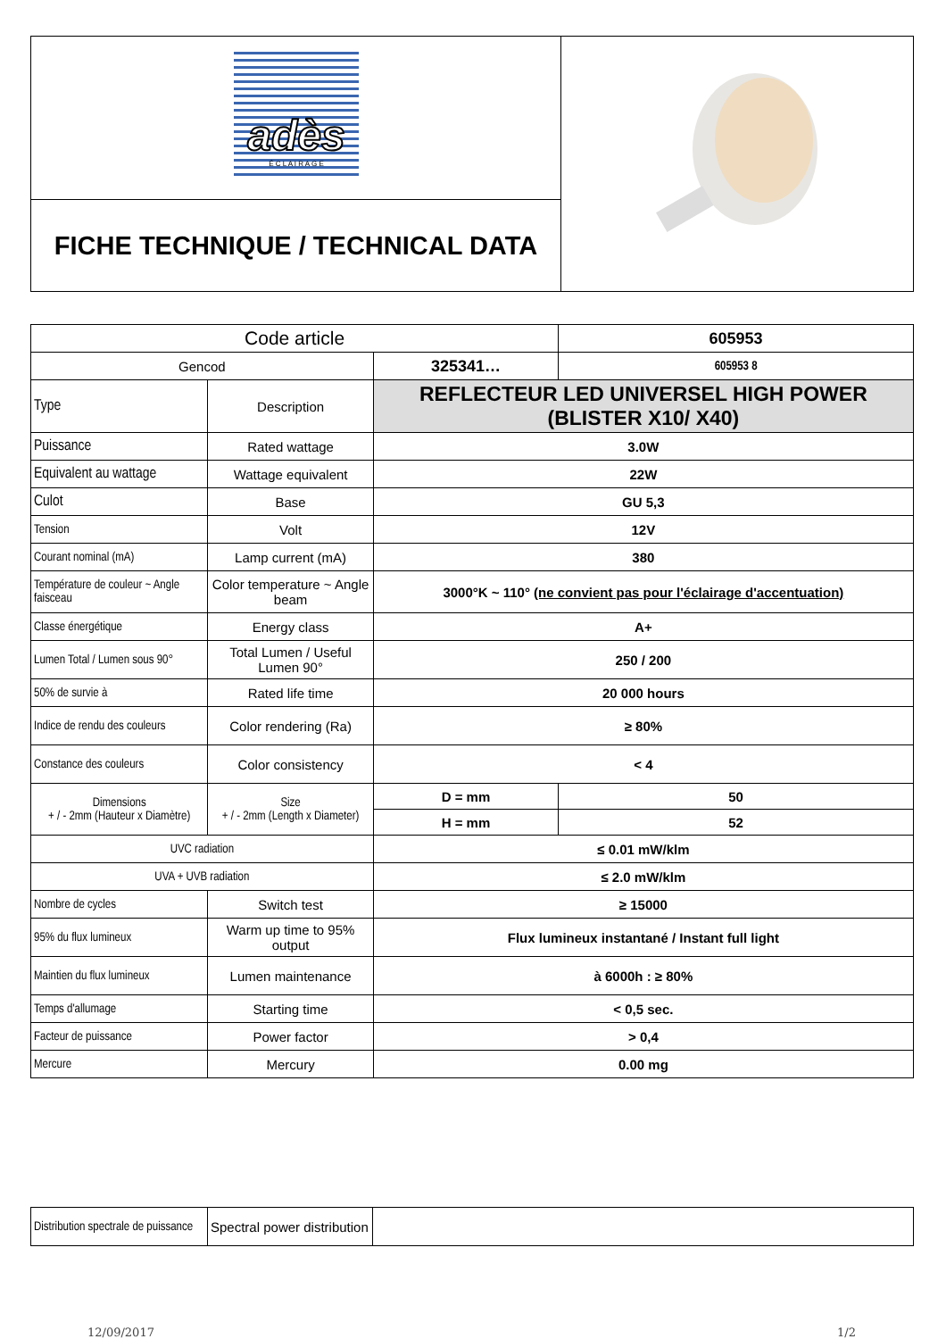| adès É C L A I R A G E | |
| FICHE TECHNIQUE / TECHNICAL DATA | |
| Code article | | | 605953 |
| Gencod | | 325341… | 605953 8 |
| Type | Description | REFLECTEUR LED UNIVERSEL HIGH POWER (BLISTER X10/ X40) | |
| Puissance | Rated wattage | 3.0W | |
| Equivalent au wattage | Wattage equivalent | 22W | |
| Culot | Base | GU 5,3 | |
| Tension | Volt | 12V | |
| Courant nominal (mA) | Lamp current (mA) | 380 | |
| Température de couleur ~ Angle faisceau | Color temperature ~ Angle beam | 3000°K ~ 110° (ne convient pas pour l'éclairage d'accentuation) | |
| Classe énergétique | Energy class | A+ | |
| Lumen Total / Lumen sous 90° | Total Lumen / Useful Lumen 90° | 250 / 200 | |
| 50% de survie à | Rated life time | 20 000 hours | |
| Indice de rendu des couleurs | Color rendering (Ra) | ≥ 80% | |
| Constance des couleurs | Color consistency | < 4 | |
| Dimensions + / - 2mm (Hauteur x Diamètre) | Size + / - 2mm (Length x Diameter) | D = mm | 50 |
| | | H = mm | 52 |
| UVC radiation | | ≤ 0.01 mW/klm | |
| UVA + UVB radiation | | ≤ 2.0 mW/klm | |
| Nombre de cycles | Switch test | ≥ 15000 | |
| 95% du flux lumineux | Warm up time to 95% output | Flux lumineux instantané / Instant full light | |
| Maintien du flux lumineux | Lumen maintenance | à 6000h : ≥ 80% | |
| Temps d'allumage | Starting time | < 0,5 sec. | |
| Facteur de puissance | Power factor | > 0,4 | |
| Mercure | Mercury | 0.00 mg | |
| Distribution spectrale de puissance | Spectral power distribution | |
12/09/2017 1/2